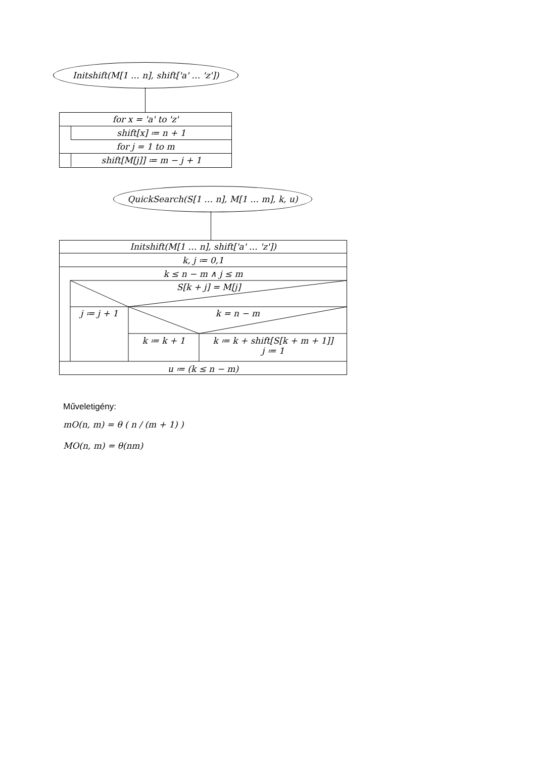Initshift(M[1 … n], shift['a' … 'z'])
for x = 'a' to 'z'
shift[x] ≔ n + 1
for j = 1 to m
shift[M[j]] ≔ m − j + 1
QuickSearch(S[1 … n], M[1 … m], k, u)
Initshift(M[1 … n], shift['a' … 'z'])
k, j ≔ 0,1
k ≤ n − m ∧ j ≤ m
S[k + j] = M[j]
j ≔ j + 1 k = n − m
k ≔ k + 1
k ≔ k + shift[S[k + m + 1]]
j ≔ 1
u ≔ (k ≤ n − m)
Műveletigény:
mO(n, m) = θ ( n / (m + 1) )
MO(n, m) = θ(nm)